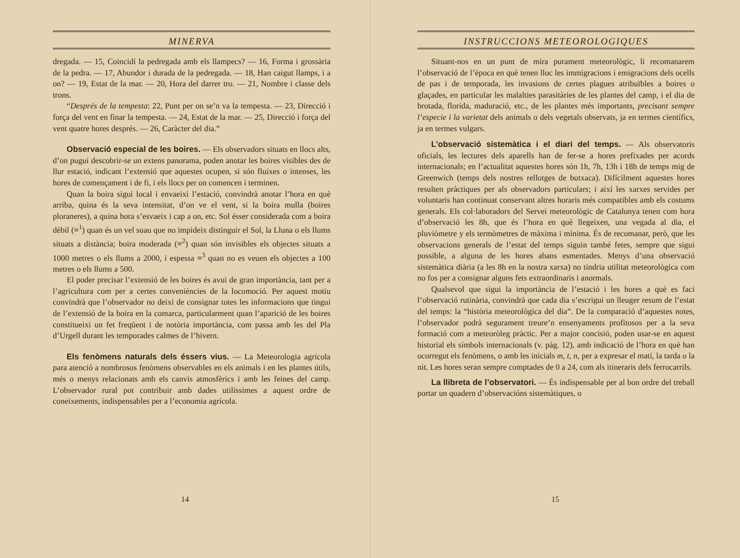MINERVA
dregada. — 15, Coincidí la pedregada amb els llampecs? — 16, Forma i grossària de la pedra. — 17, Abundor i durada de la pedregada. — 18, Han caigut llamps, i a on? — 19, Estat de la mar. — 20, Hora del darrer tro. — 21, Nombre i classe dels trons.
“Després de la tempesta: 22, Punt per on se’n va la tempesta. — 23, Direcció i força del vent en finar la tempesta. — 24, Estat de la mar. — 25, Direcció i força del vent quatre hores després. — 26, Caràcter del dia.”
Observació especial de les boires. — Els observadors situats en llocs alts, d’on pugui descobrir-se un extens panorama, poden anotar les boires visibles des de llur estació, indicant l’extensió que aquestes ocupen, si són fluixes o intenses, les hores de començament i de fi, i els llocs per on comencen i terminen.
Quan la boira sigui local i envaeixi l’estació, convindrà anotar l’hora en què arriba, quina és la seva intensitat, d’on ve el vent, si la boira mulla (boires ploraneres), a quina hora s’esvaeix i cap a on, etc. Sol ésser considerada com a boira dèbil (≡<sup>1</sup>) quan és un vel suau que no impideix distinguir el Sol, la Lluna o els llums situats a distància; boira moderada (≡<sup>2</sup>) quan són invisibles els objectes situats a 1000 metres o els llums a 2000, i espessa ≡<sup>3</sup> quan no es veuen els objectes a 100 metres o els llums a 500.
El poder precisar l’extensió de les boires és avui de gran importància, tant per a l’agricultura com per a certes conveniències de la locomoció. Per aquest motiu convindrà que l’observador no deixi de consignar totes les informacions que tingui de l’extensió de la boira en la comarca, particularment quan l’aparició de les boires constitueixi un fet freqüent i de notòria importància, com passa amb les del Pla d’Urgell durant les temporades calmes de l’hivern.
Els fenòmens naturals dels éssers vius. — La Meteorologia agrícola para atenció a nombrosos fenòmens observables en els animals i en les plantes útils, més o menys relacionats amb els canvis atmosfèrics i amb les feines del camp. L’observador rural pot contribuir amb dades utilíssimes a aquest ordre de coneixements, indispensables per a l’economia agrícola.
14
INSTRUCCIONS METEOROLOGIQUES
Situant-nos en un punt de mira purament meteorològic, li recomanarem l’observació de l’època en què tenen lloc les immigracions i emigracions dels ocells de pas i de temporada, les invasions de certes plagues atribuïbles a boires o glaçades, en particular les malalties parasitàries de les plantes del camp, i el dia de brotada, florida, maduració, etc., de les plantes més importants, precisant sempre l’especie i la varietat dels animals o dels vegetals observats, ja en termes científics, ja en termes vulgars.
L’observació sistemàtica i el diari del temps. — Als observatoris oficials, les lectures dels aparells han de fer-se a hores prefixades per acords internacionals; en l’actualitat aquestes hores són 1h, 7h, 13h i 18h de temps mig de Greenwich (temps dels nostres rellotges de butxaca). Difícilment aquestes hores resulten pràctiques per als observadors particulars; i així les xarxes servides per voluntaris han continuat conservant altres horaris més compatibles amb els costums generals. Els col·laboradors del Servei meteorològic de Catalunya tenen com hora d’observació les 8h, que és l’hora en què llegeixen, una vegada al dia, el pluviòmetre y els termòmetres de màxima i mínima. És de recomanar, però, que les observacions generals de l’estat del temps siguin també fetes, sempre que sigui possible, a alguna de les hores abans esmentades. Menys d’una observació sistemàtica diària (a les 8h en la nostra xarxa) no tindria utilitat meteorològica com no fos per a consignar alguns fets extraordinaris i anormals.
Qualsevol que sigui la importància de l’estació i les hores a què es faci l’observació rutinària, convindrà que cada dia s’escrigui un lleuger resum de l’estat del temps: la “història meteorològica del dia”. De la comparació d’aquestes notes, l’observador podrà segurament treure’n ensenyaments profitosos per a la seva formació com a meteoròleg pràctic. Per a major concisió, poden usar-se en aquest historial els símbols internacionals (v. pàg. 12), amb indicació de l’hora en què han ocorregut els fenòmens, o amb les inicials m, t, n, per a expresar el matí, la tarda o la nit. Les hores seran sempre comptades de 0 a 24, com als itineraris dels ferrocarrils.
La llibreta de l’observatori. — És indispensable per al bon ordre del treball portar un quadern d’observacións sistemàtiques, o
15